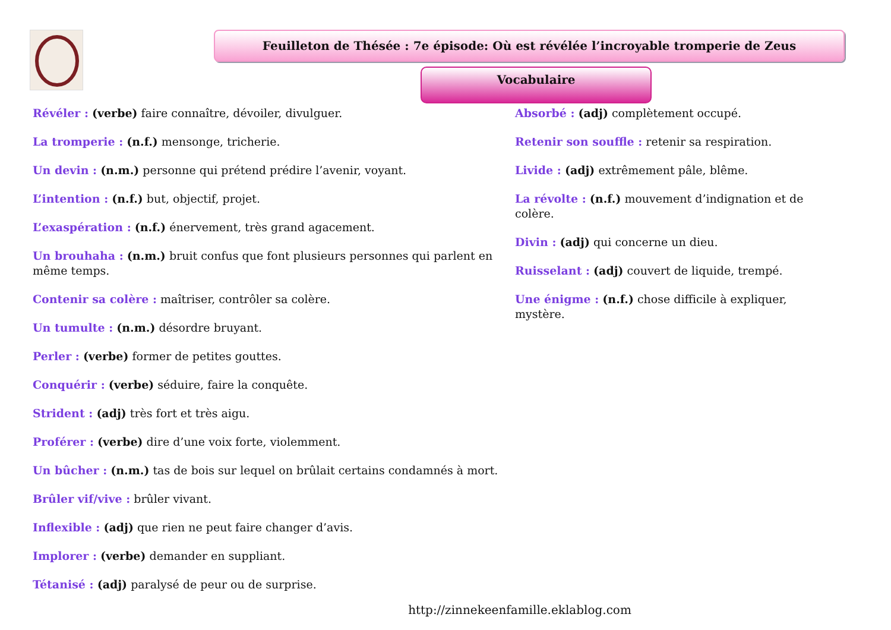Feuilleton de Thésée : 7e épisode: Où est révélée l’incroyable tromperie de Zeus
Vocabulaire
Révéler : (verbe) faire connaître, dévoiler, divulguer.
La tromperie : (n.f.) mensonge, tricherie.
Un devin : (n.m.) personne qui prétend prédire l’avenir, voyant.
L’intention : (n.f.) but, objectif, projet.
L’exaspération : (n.f.) énervement, très grand agacement.
Un brouhaha : (n.m.) bruit confus que font plusieurs personnes qui parlent en même temps.
Contenir sa colère : maîtriser, contrôler sa colère.
Un tumulte : (n.m.) désordre bruyant.
Perler : (verbe) former de petites gouttes.
Conquérir : (verbe) séduire, faire la conquête.
Strident : (adj) très fort et très aigu.
Proférer : (verbe) dire d’une voix forte, violemment.
Un bûcher : (n.m.) tas de bois sur lequel on brûlait certains condamnés à mort.
Brûler vif/vive : brûler vivant.
Inflexible : (adj) que rien ne peut faire changer d’avis.
Implorer : (verbe) demander en suppliant.
Tétanisé : (adj) paralysé de peur ou de surprise.
Absorbé : (adj) complètement occupé.
Retenir son souffle : retenir sa respiration.
Livide : (adj) extrêmement pâle, blême.
La révolte : (n.f.) mouvement d’indignation et de colère.
Divin : (adj) qui concerne un dieu.
Ruisselant : (adj) couvert de liquide, trempé.
Une énigme : (n.f.) chose difficile à expliquer, mystère.
http://zinnekeenfamille.eklablog.com